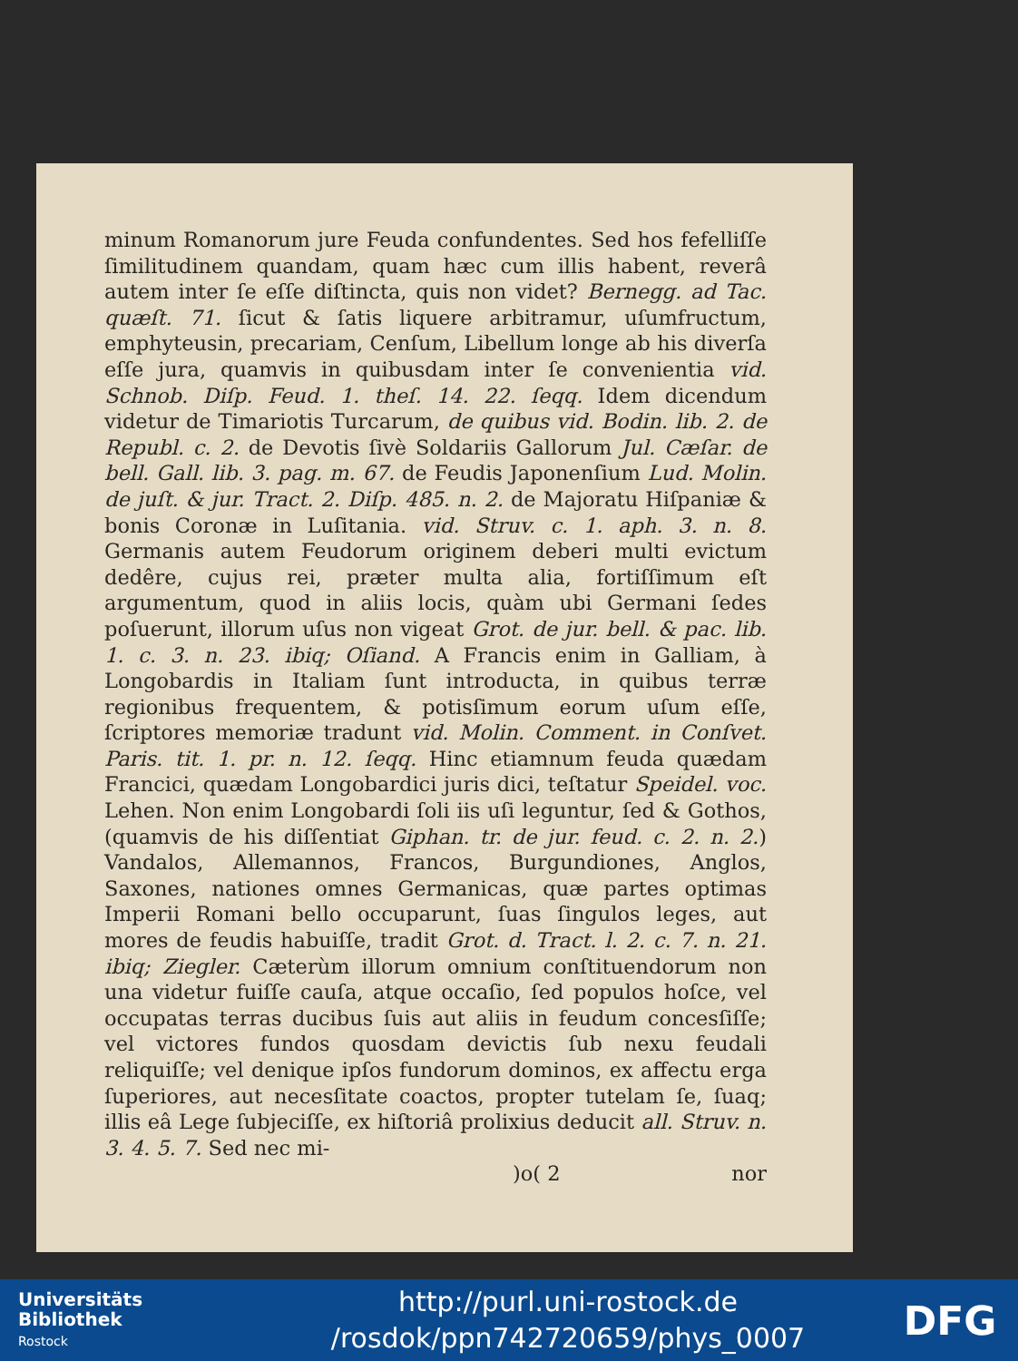minum Romanorum jure Feuda confundentes. Sed hos fefelliſſe ſimilitudinem quandam, quam hæc cum illis habent, reverâ autem inter ſe eſſe diſtincta, quis non videt? Bernegg. ad Tac. quæſt. 71. ſicut & ſatis liquere arbitramur, uſumfructum, emphyteusin, precariam, Cenſum, Libellum longe ab his diverſa eſſe jura, quamvis in quibusdam inter ſe convenientia vid. Schnob. Diſp. Feud. 1. theſ. 14. 22. ſeqq. Idem dicendum videtur de Timariotis Turcarum, de quibus vid. Bodin. lib. 2. de Republ. c. 2. de Devotis ſivè Soldariis Gallorum Jul. Cæſar. de bell. Gall. lib. 3. pag. m. 67. de Feudis Japonenſium Lud. Molin. de juſt. & jur. Tract. 2. Diſp. 485. n. 2. de Majoratu Hiſpaniæ & bonis Coronæ in Luſitania. vid. Struv. c. 1. aph. 3. n. 8. Germanis autem Feudorum originem deberi multi evictum dedêre, cujus rei, præter multa alia, fortiſſimum eſt argumentum, quod in aliis locis, quàm ubi Germani ſedes poſuerunt, illorum uſus non vigeat Grot. de jur. bell. & pac. lib. 1. c. 3. n. 23. ibiq; Oſiand. A Francis enim in Galliam, à Longobardis in Italiam ſunt introducta, in quibus terræ regionibus frequentem, & potisſimum eorum uſum eſſe, ſcriptores memoriæ tradunt vid. Molin. Comment. in Conſvet. Paris. tit. 1. pr. n. 12. ſeqq. Hinc etiamnum feuda quædam Francici, quædam Longobardici juris dici, teſtatur Speidel. voc. Lehen. Non enim Longobardi ſoli iis uſi leguntur, ſed & Gothos, (quamvis de his diſſentiat Giphan. tr. de jur. feud. c. 2. n. 2.) Vandalos, Allemannos, Francos, Burgundiones, Anglos, Saxones, nationes omnes Germanicas, quæ partes optimas Imperii Romani bello occuparunt, ſuas ſingulos leges, aut mores de feudis habuiſſe, tradit Grot. d. Tract. l. 2. c. 7. n. 21. ibiq; Ziegler. Cæterùm illorum omnium conſtituendorum non una videtur fuiſſe cauſa, atque occaſio, ſed populos hoſce, vel occupatas terras ducibus ſuis aut aliis in feudum concesſiſſe; vel victores fundos quosdam devictis ſub nexu feudali reliquiſſe; vel denique ipſos fundorum dominos, ex affectu erga ſuperiores, aut necesſitate coactos, propter tutelam ſe, ſuaq; illis eâ Lege ſubjeciſſe, ex hiſtoriâ prolixius deducit all. Struv. n. 3. 4. 5. 7. Sed nec mi-
)o( 2 nor
Universitäts
Bibliothek
Rostock
http://purl.uni-rostock.de
/rosdok/ppn742720659/phys_0007
DFG